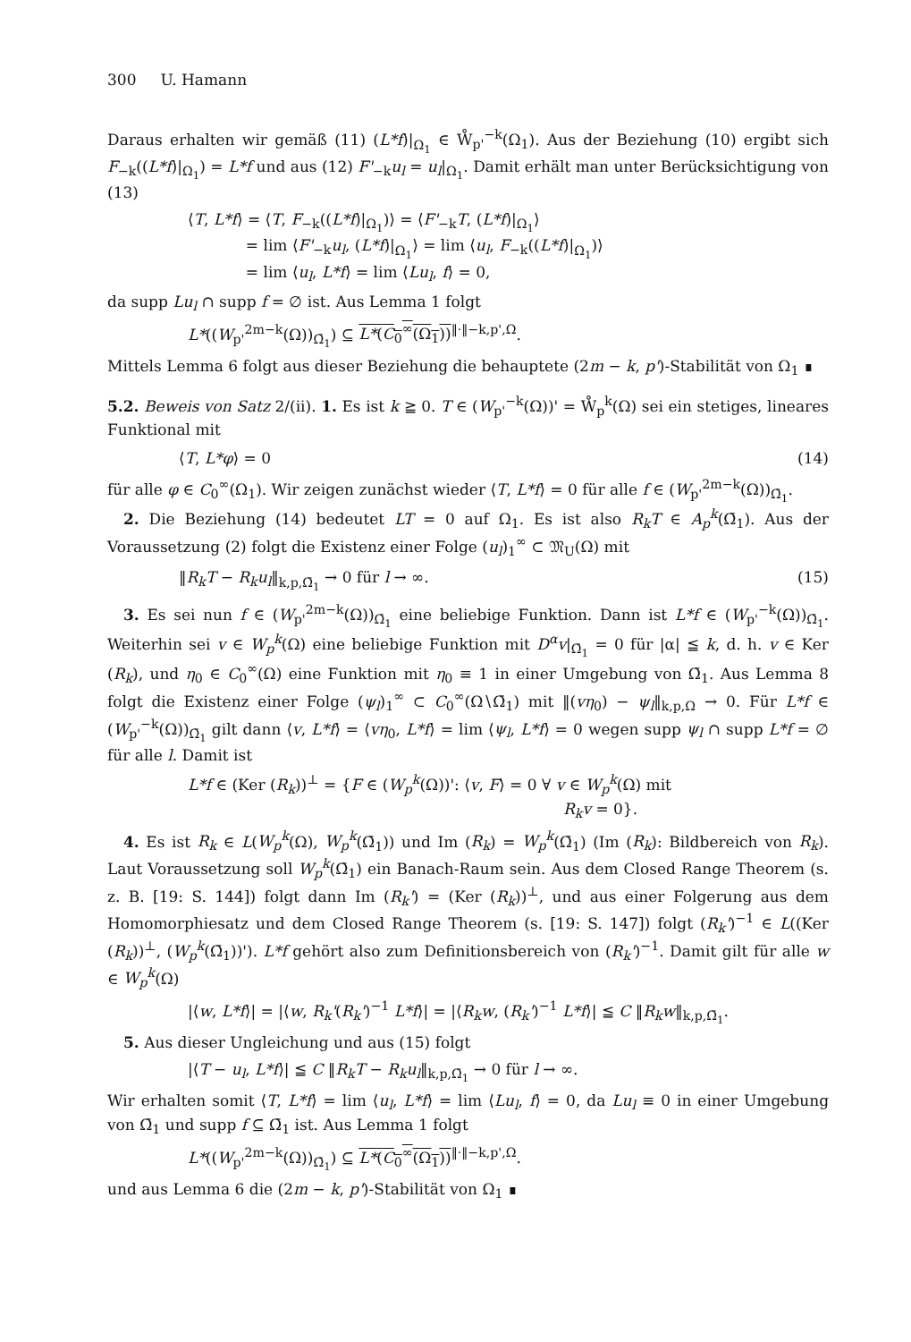300 U. Hamann
Daraus erhalten wir gemäß (11) (L*f)|<sub>Ω<sub>1</sub></sub> ∈ W̊<sub>p'</sub><sup>−k</sup>(Ω<sub>1</sub>). Aus der Beziehung (10) ergibt sich F<sub>−k</sub>((L*f)|<sub>Ω<sub>1</sub></sub>) = L*f und aus (12) F'<sub>−k</sub>u<sub>l</sub> = u<sub>l</sub>|<sub>Ω<sub>1</sub></sub>. Damit erhält man unter Berücksichtigung von (13)
⟨T, L*f⟩ = ⟨T, F<sub>−k</sub>((L*f)|<sub>Ω<sub>1</sub></sub>)⟩ = ⟨F'<sub>−k</sub>T, (L*f)|<sub>Ω<sub>1</sub></sub>⟩
= lim ⟨F'<sub>−k</sub>u<sub>l</sub>, (L*f)|<sub>Ω<sub>1</sub></sub>⟩ = lim ⟨u<sub>l</sub>, F<sub>−k</sub>((L*f)|<sub>Ω<sub>1</sub></sub>)⟩
= lim ⟨u<sub>l</sub>, L*f⟩ = lim ⟨Lu<sub>l</sub>, f⟩ = 0,
da supp Lu<sub>l</sub> ∩ supp f = ∅ ist. Aus Lemma 1 folgt
L*((W<sub>p'</sub><sup>2m−k</sup>(Ω))<sub>Ω̄<sub>1</sub></sub>) ⊆ L*(C<sub>0</sub><sup>∞</sup>(Ω<sub>1</sub>))<sup>‖·‖−k,p',Ω</sup>.
Mittels Lemma 6 folgt aus dieser Beziehung die behauptete (2m − k, p')-Stabilität von Ω<sub>1</sub> ∎
5.2. Beweis von Satz 2/(ii). 1. Es ist k ≧ 0. T ∈ (W<sub>p'</sub><sup>−k</sup>(Ω))' = W̊<sub>p</sub><sup>k</sup>(Ω) sei ein stetiges, lineares Funktional mit
⟨T, L*φ⟩ = 0 (14)
für alle φ ∈ C<sub>0</sub><sup>∞</sup>(Ω<sub>1</sub>). Wir zeigen zunächst wieder ⟨T, L*f⟩ = 0 für alle f ∈ (W<sub>p'</sub><sup>2m−k</sup>(Ω))<sub>Ω̄<sub>1</sub></sub>.
2. Die Beziehung (14) bedeutet LT = 0 auf Ω<sub>1</sub>. Es ist also R<sub>k</sub>T ∈ A<sub>p</sub><sup>k</sup>(Ω̄<sub>1</sub>). Aus der Voraussetzung (2) folgt die Existenz einer Folge (u<sub>l</sub>)<sub>1</sub><sup>∞</sup> ⊂ 𝔐<sub>U</sub>(Ω) mit
‖R<sub>k</sub>T − R<sub>k</sub>u<sub>l</sub>‖<sub>k,p,Ω̄<sub>1</sub></sub> → 0 für l → ∞. (15)
3. Es sei nun f ∈ (W<sub>p'</sub><sup>2m−k</sup>(Ω))<sub>Ω̄<sub>1</sub></sub> eine beliebige Funktion. Dann ist L*f ∈ (W<sub>p'</sub><sup>−k</sup>(Ω))<sub>Ω̄<sub>1</sub></sub>. Weiterhin sei v ∈ W<sub>p</sub><sup>k</sup>(Ω) eine beliebige Funktion mit D<sup>α</sup>v|<sub>Ω̄<sub>1</sub></sub> = 0 für |α| ≦ k, d. h. v ∈ Ker (R<sub>k</sub>), und η<sub>0</sub> ∈ C<sub>0</sub><sup>∞</sup>(Ω) eine Funktion mit η<sub>0</sub> ≡ 1 in einer Umgebung von Ω̄<sub>1</sub>. Aus Lemma 8 folgt die Existenz einer Folge (ψ<sub>l</sub>)<sub>1</sub><sup>∞</sup> ⊂ C<sub>0</sub><sup>∞</sup>(Ω∖Ω̄<sub>1</sub>) mit ‖(vη<sub>0</sub>) − ψ<sub>l</sub>‖<sub>k,p,Ω</sub> → 0. Für L*f ∈ (W<sub>p'</sub><sup>−k</sup>(Ω))<sub>Ω̄<sub>1</sub></sub> gilt dann ⟨v, L*f⟩ = ⟨vη<sub>0</sub>, L*f⟩ = lim ⟨ψ<sub>l</sub>, L*f⟩ = 0 wegen supp ψ<sub>l</sub> ∩ supp L*f = ∅ für alle l. Damit ist
L*f ∈ (Ker (R<sub>k</sub>))<sup>⊥</sup> = {F ∈ (W<sub>p</sub><sup>k</sup>(Ω))': ⟨v, F⟩ = 0 ∀ v ∈ W<sub>p</sub><sup>k</sup>(Ω) mit
R<sub>k</sub>v = 0}.
4. Es ist R<sub>k</sub> ∈ L(W<sub>p</sub><sup>k</sup>(Ω), W<sub>p</sub><sup>k</sup>(Ω̄<sub>1</sub>)) und Im (R<sub>k</sub>) = W<sub>p</sub><sup>k</sup>(Ω̄<sub>1</sub>) (Im (R<sub>k</sub>): Bildbereich von R<sub>k</sub>). Laut Voraussetzung soll W<sub>p</sub><sup>k</sup>(Ω̄<sub>1</sub>) ein Banach-Raum sein. Aus dem Closed Range Theorem (s. z. B. [19: S. 144]) folgt dann Im (R<sub>k</sub>') = (Ker (R<sub>k</sub>))<sup>⊥</sup>, und aus einer Folgerung aus dem Homomorphiesatz und dem Closed Range Theorem (s. [19: S. 147]) folgt (R<sub>k</sub>')<sup>−1</sup> ∈ L((Ker (R<sub>k</sub>))<sup>⊥</sup>, (W<sub>p</sub><sup>k</sup>(Ω̄<sub>1</sub>))'). L*f gehört also zum Definitionsbereich von (R<sub>k</sub>')<sup>−1</sup>. Damit gilt für alle w ∈ W<sub>p</sub><sup>k</sup>(Ω)
|⟨w, L*f⟩| = |⟨w, R<sub>k</sub>'(R<sub>k</sub>')<sup>−1</sup> L*f⟩| = |⟨R<sub>k</sub>w, (R<sub>k</sub>')<sup>−1</sup> L*f⟩| ≦ C ‖R<sub>k</sub>w‖<sub>k,p,Ω̄<sub>1</sub></sub>.
5. Aus dieser Ungleichung und aus (15) folgt
|⟨T − u<sub>l</sub>, L*f⟩| ≦ C ‖R<sub>k</sub>T − R<sub>k</sub>u<sub>l</sub>‖<sub>k,p,Ω̄<sub>1</sub></sub> → 0 für l → ∞.
Wir erhalten somit ⟨T, L*f⟩ = lim ⟨u<sub>l</sub>, L*f⟩ = lim ⟨Lu<sub>l</sub>, f⟩ = 0, da Lu<sub>l</sub> ≡ 0 in einer Umgebung von Ω̄<sub>1</sub> und supp f ⊆ Ω̄<sub>1</sub> ist. Aus Lemma 1 folgt
L*((W<sub>p'</sub><sup>2m−k</sup>(Ω))<sub>Ω̄<sub>1</sub></sub>) ⊆ L*(C<sub>0</sub><sup>∞</sup>(Ω<sub>1</sub>))<sup>‖·‖−k,p',Ω</sup>.
und aus Lemma 6 die (2m − k, p')-Stabilität von Ω<sub>1</sub> ∎